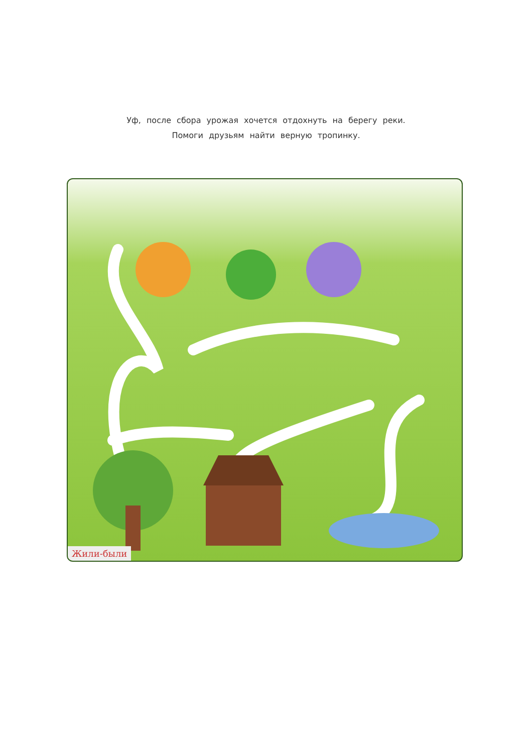Уф, после сбора урожая хочется отдохнуть на берегу реки.
Помоги друзьям найти верную тропинку.
Жили-были